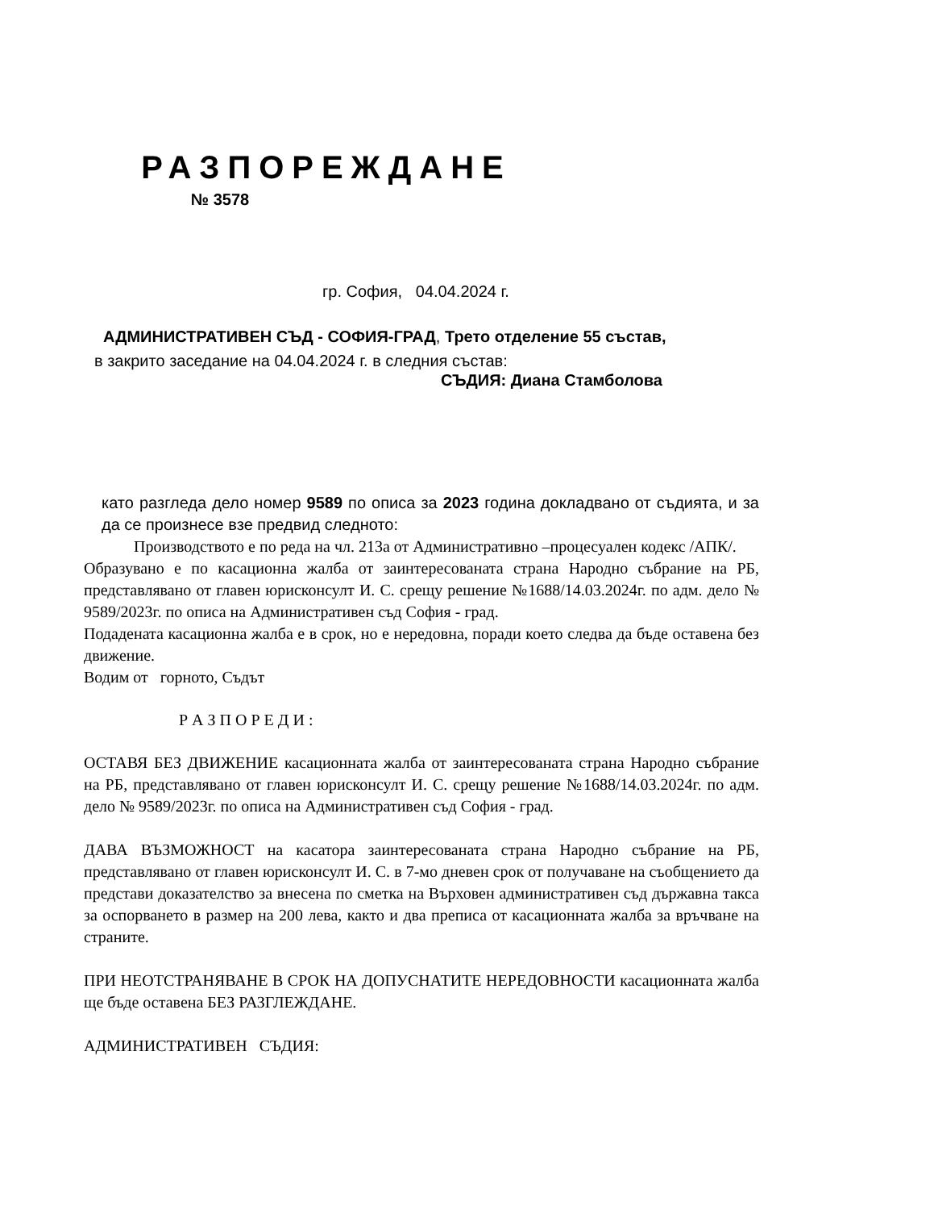РАЗПОРЕЖДАНЕ
№ 3578
гр. София, 04.04.2024 г.
АДМИНИСТРАТИВЕН СЪД - СОФИЯ-ГРАД, Трето отделение 55 състав,
в закрито заседание на 04.04.2024 г. в следния състав:
СЪДИЯ: Диана Стамболова
като разгледа дело номер 9589 по описа за 2023 година докладвано от съдията, и за да се произнесе взе предвид следното:
Производството е по реда на чл. 213а от Административно –процесуален кодекс /АПК/.
Образувано е по касационна жалба от заинтересованата страна Народно събрание на РБ, представлявано от главен юрисконсулт И. С. срещу решение №1688/14.03.2024г. по адм. дело № 9589/2023г. по описа на Административен съд София - град.
Подадената касационна жалба е в срок, но е нередовна, поради което следва да бъде оставена без движение.
Водим от горното, Съдът
Р А З П О Р Е Д И :
ОСТАВЯ БЕЗ ДВИЖЕНИЕ касационната жалба от заинтересованата страна Народно събрание на РБ, представлявано от главен юрисконсулт И. С. срещу решение №1688/14.03.2024г. по адм. дело № 9589/2023г. по описа на Административен съд София - град.
ДАВА ВЪЗМОЖНОСТ на касатора заинтересованата страна Народно събрание на РБ, представлявано от главен юрисконсулт И. С. в 7-мо дневен срок от получаване на съобщението да представи доказателство за внесена по сметка на Върховен административен съд държавна такса за оспорването в размер на 200 лева, както и два преписа от касационната жалба за връчване на страните.
ПРИ НЕОТСТРАНЯВАНЕ В СРОК НА ДОПУСНАТИТЕ НЕРЕДОВНОСТИ касационната жалба ще бъде оставена БЕЗ РАЗГЛЕЖДАНЕ.
АДМИНИСТРАТИВЕН СЪДИЯ: